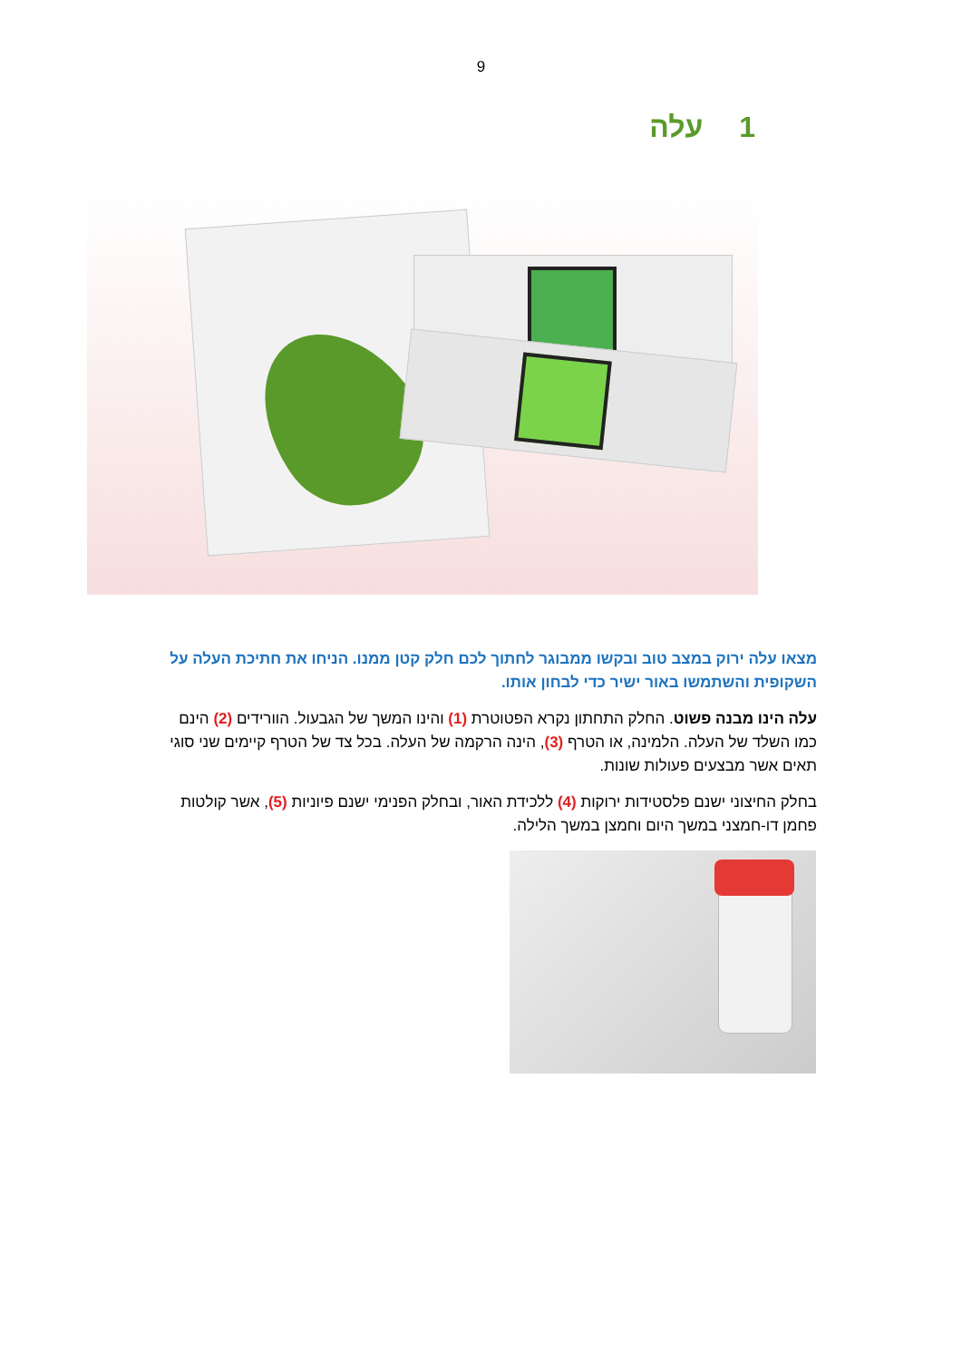9
1עלה
מצאו עלה ירוק במצב טוב ובקשו ממבוגר לחתוך לכם חלק קטן ממנו. הניחו את חתיכת העלה על השקופית והשתמשו באור ישיר כדי לבחון אותו.
עלה הינו מבנה פשוט. החלק התחתון נקרא הפטוטרת (1) והינו המשך של הגבעול. הוורידים (2) הינם כמו השלד של העלה. הלמינה, או הטרף (3), הינה הרקמה של העלה. בכל צד של הטרף קיימים שני סוגי תאים אשר מבצעים פעולות שונות.
בחלק החיצוני ישנם פלסטידות ירוקות (4) ללכידת האור, ובחלק הפנימי ישנם פיוניות (5), אשר קולטות פחמן דו-חמצני במשך היום וחמצן במשך הלילה.